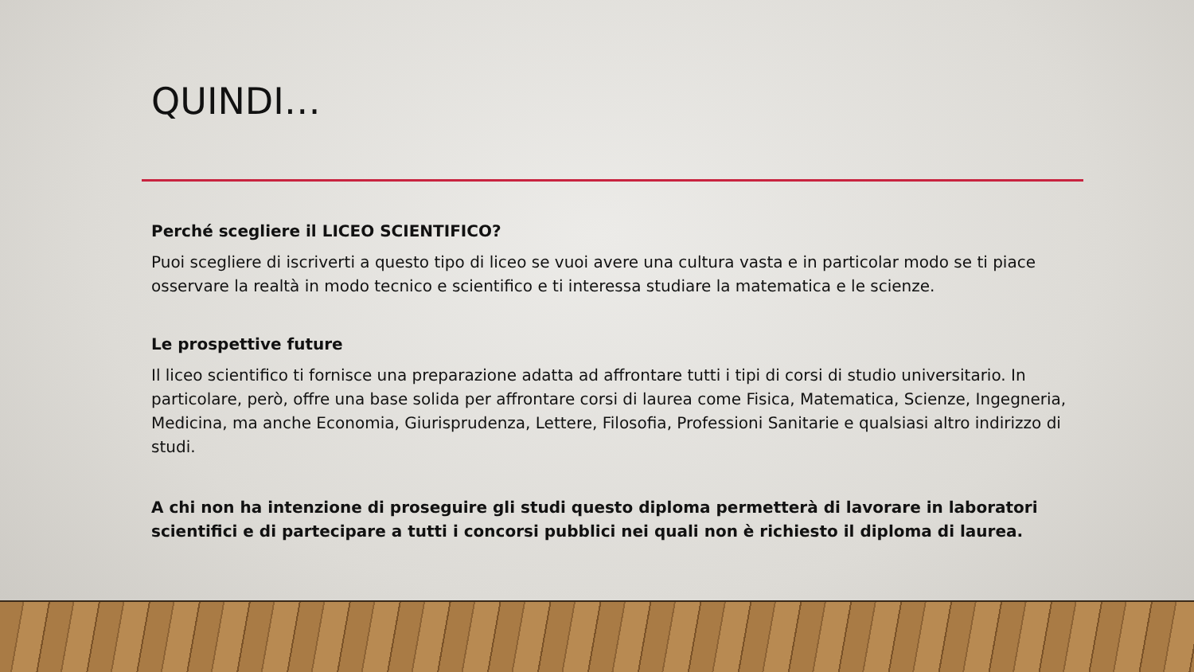QUINDI…
Perché scegliere il LICEO SCIENTIFICO?
Puoi scegliere di iscriverti a questo tipo di liceo se vuoi avere una cultura vasta e in particolar modo se ti piace osservare la realtà in modo tecnico e scientifico e ti interessa studiare la matematica e le scienze.
Le prospettive future
Il liceo scientifico ti fornisce una preparazione adatta ad affrontare tutti i tipi di corsi di studio universitario. In particolare, però, offre una base solida per affrontare corsi di laurea come Fisica, Matematica, Scienze, Ingegneria, Medicina, ma anche Economia, Giurisprudenza, Lettere, Filosofia, Professioni Sanitarie e qualsiasi altro indirizzo di studi.
A chi non ha intenzione di proseguire gli studi questo diploma permetterà di lavorare in laboratori scientifici e di partecipare a tutti i concorsi pubblici nei quali non è richiesto il diploma di laurea.